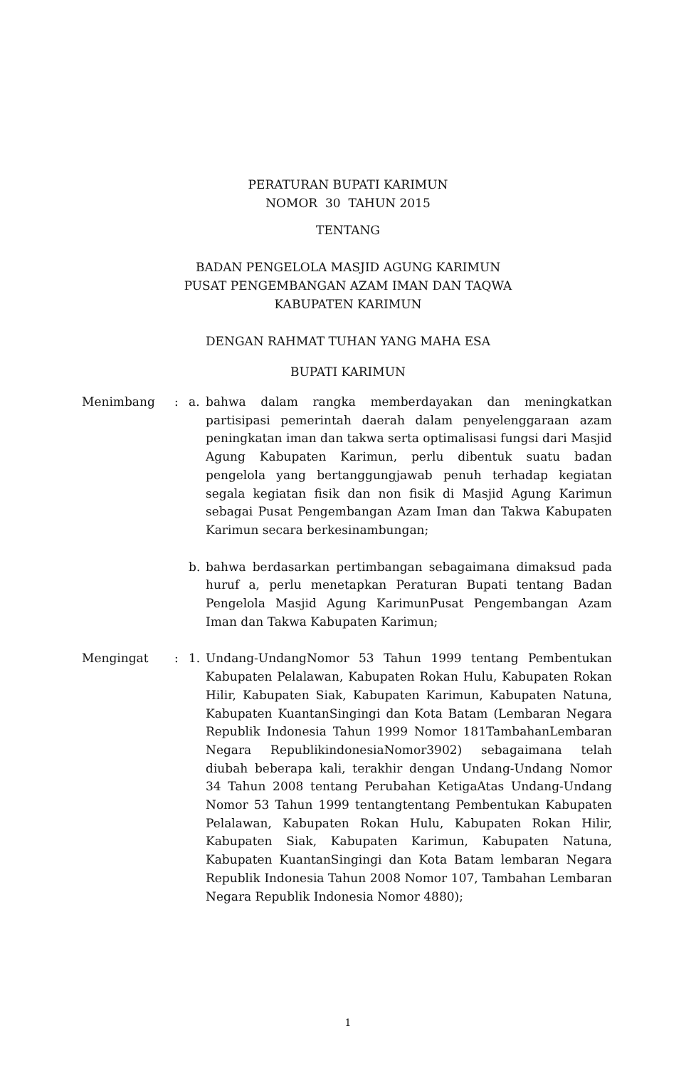PERATURAN BUPATI KARIMUN
NOMOR 30 TAHUN 2015
TENTANG
BADAN PENGELOLA MASJID AGUNG KARIMUN
PUSAT PENGEMBANGAN AZAM IMAN DAN TAQWA
KABUPATEN KARIMUN
DENGAN RAHMAT TUHAN YANG MAHA ESA
BUPATI KARIMUN
Menimbang : a. bahwa dalam rangka memberdayakan dan meningkatkan partisipasi pemerintah daerah dalam penyelenggaraan azam peningkatan iman dan takwa serta optimalisasi fungsi dari Masjid Agung Kabupaten Karimun, perlu dibentuk suatu badan pengelola yang bertanggungjawab penuh terhadap kegiatan segala kegiatan fisik dan non fisik di Masjid Agung Karimun sebagai Pusat Pengembangan Azam Iman dan Takwa Kabupaten Karimun secara berkesinambungan;
b. bahwa berdasarkan pertimbangan sebagaimana dimaksud pada huruf a, perlu menetapkan Peraturan Bupati tentang Badan Pengelola Masjid Agung KarimunPusat Pengembangan Azam Iman dan Takwa Kabupaten Karimun;
Mengingat : 1. Undang-UndangNomor 53 Tahun 1999 tentang Pembentukan Kabupaten Pelalawan, Kabupaten Rokan Hulu, Kabupaten Rokan Hilir, Kabupaten Siak, Kabupaten Karimun, Kabupaten Natuna, Kabupaten KuantanSingingi dan Kota Batam (Lembaran Negara Republik Indonesia Tahun 1999 Nomor 181TambahanLembaran Negara RepublikindonesiaNomor3902) sebagaimana telah diubah beberapa kali, terakhir dengan Undang-Undang Nomor 34 Tahun 2008 tentang Perubahan KetigaAtas Undang-Undang Nomor 53 Tahun 1999 tentangtentang Pembentukan Kabupaten Pelalawan, Kabupaten Rokan Hulu, Kabupaten Rokan Hilir, Kabupaten Siak, Kabupaten Karimun, Kabupaten Natuna, Kabupaten KuantanSingingi dan Kota Batam lembaran Negara Republik Indonesia Tahun 2008 Nomor 107, Tambahan Lembaran Negara Republik Indonesia Nomor 4880);
1